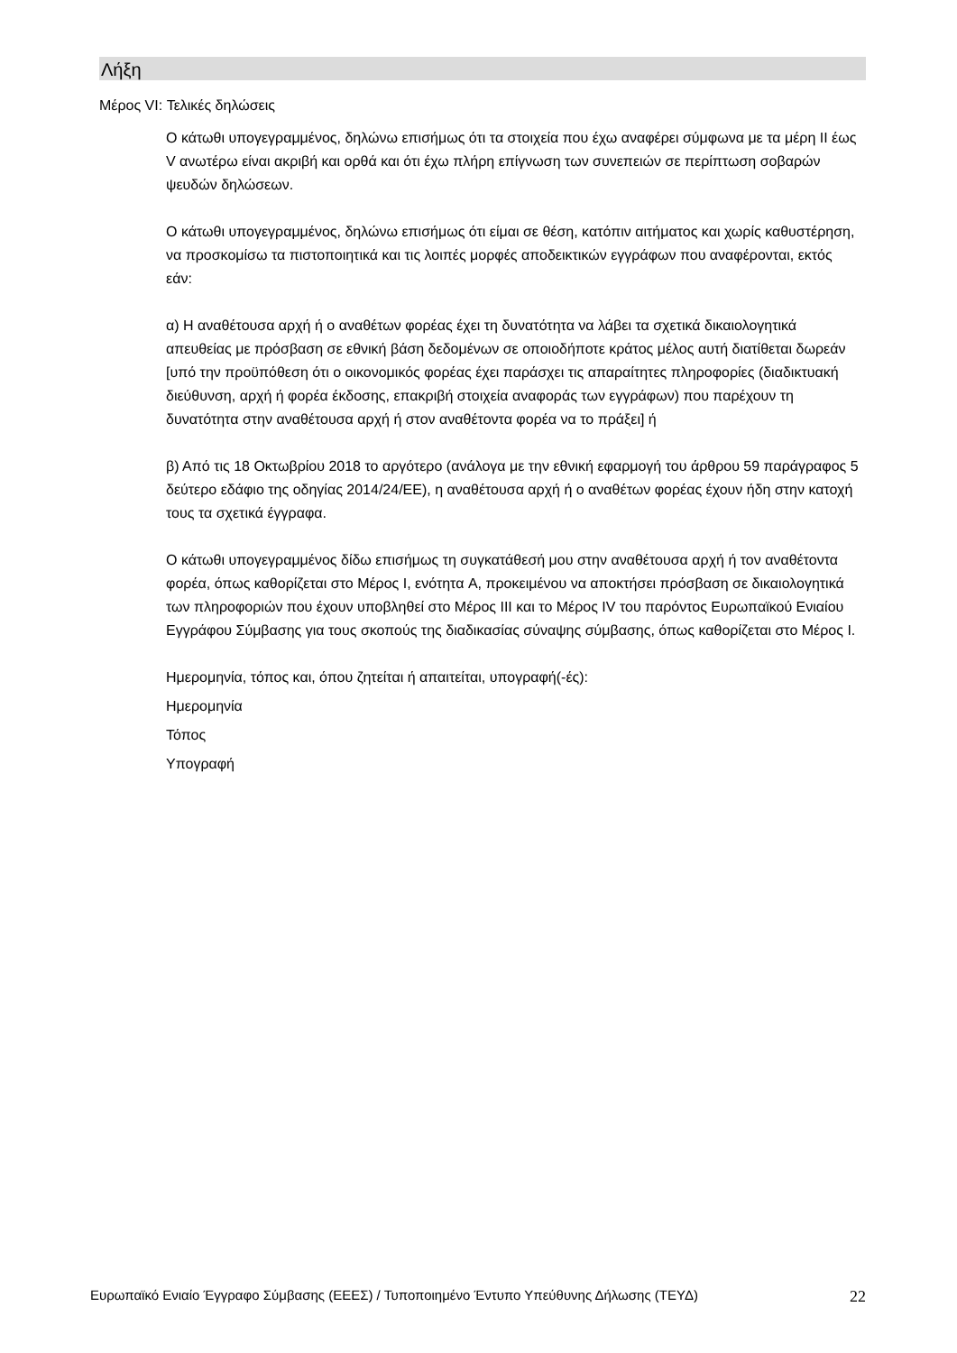Λήξη
Μέρος VI: Τελικές δηλώσεις
Ο κάτωθι υπογεγραμμένος, δηλώνω επισήμως ότι τα στοιχεία που έχω αναφέρει σύμφωνα με τα μέρη II έως V ανωτέρω είναι ακριβή και ορθά και ότι έχω πλήρη επίγνωση των συνεπειών σε περίπτωση σοβαρών ψευδών δηλώσεων.
Ο κάτωθι υπογεγραμμένος, δηλώνω επισήμως ότι είμαι σε θέση, κατόπιν αιτήματος και χωρίς καθυστέρηση, να προσκομίσω τα πιστοποιητικά και τις λοιπές μορφές αποδεικτικών εγγράφων που αναφέρονται, εκτός εάν:
α) Η αναθέτουσα αρχή ή ο αναθέτων φορέας έχει τη δυνατότητα να λάβει τα σχετικά δικαιολογητικά απευθείας με πρόσβαση σε εθνική βάση δεδομένων σε οποιοδήποτε κράτος μέλος αυτή διατίθεται δωρεάν [υπό την προϋπόθεση ότι ο οικονομικός φορέας έχει παράσχει τις απαραίτητες πληροφορίες (διαδικτυακή διεύθυνση, αρχή ή φορέα έκδοσης, επακριβή στοιχεία αναφοράς των εγγράφων) που παρέχουν τη δυνατότητα στην αναθέτουσα αρχή ή στον αναθέτοντα φορέα να το πράξει] ή
β) Από τις 18 Οκτωβρίου 2018 το αργότερο (ανάλογα με την εθνική εφαρμογή του άρθρου 59 παράγραφος 5 δεύτερο εδάφιο της οδηγίας 2014/24/ΕΕ), η αναθέτουσα αρχή ή ο αναθέτων φορέας έχουν ήδη στην κατοχή τους τα σχετικά έγγραφα.
Ο κάτωθι υπογεγραμμένος δίδω επισήμως τη συγκατάθεσή μου στην αναθέτουσα αρχή ή τον αναθέτοντα φορέα, όπως καθορίζεται στο Μέρος I, ενότητα A, προκειμένου να αποκτήσει πρόσβαση σε δικαιολογητικά των πληροφοριών που έχουν υποβληθεί στο Μέρος III και το Μέρος IV του παρόντος Ευρωπαϊκού Ενιαίου Εγγράφου Σύμβασης για τους σκοπούς της διαδικασίας σύναψης σύμβασης, όπως καθορίζεται στο Μέρος I.
Ημερομηνία, τόπος και, όπου ζητείται ή απαιτείται, υπογραφή(-ές):
Ημερομηνία
Τόπος
Υπογραφή
Ευρωπαϊκό Ενιαίο Έγγραφο Σύμβασης (ΕΕΕΣ) / Τυποποιημένο Έντυπο Υπεύθυνης Δήλωσης (ΤΕΥΔ) 22